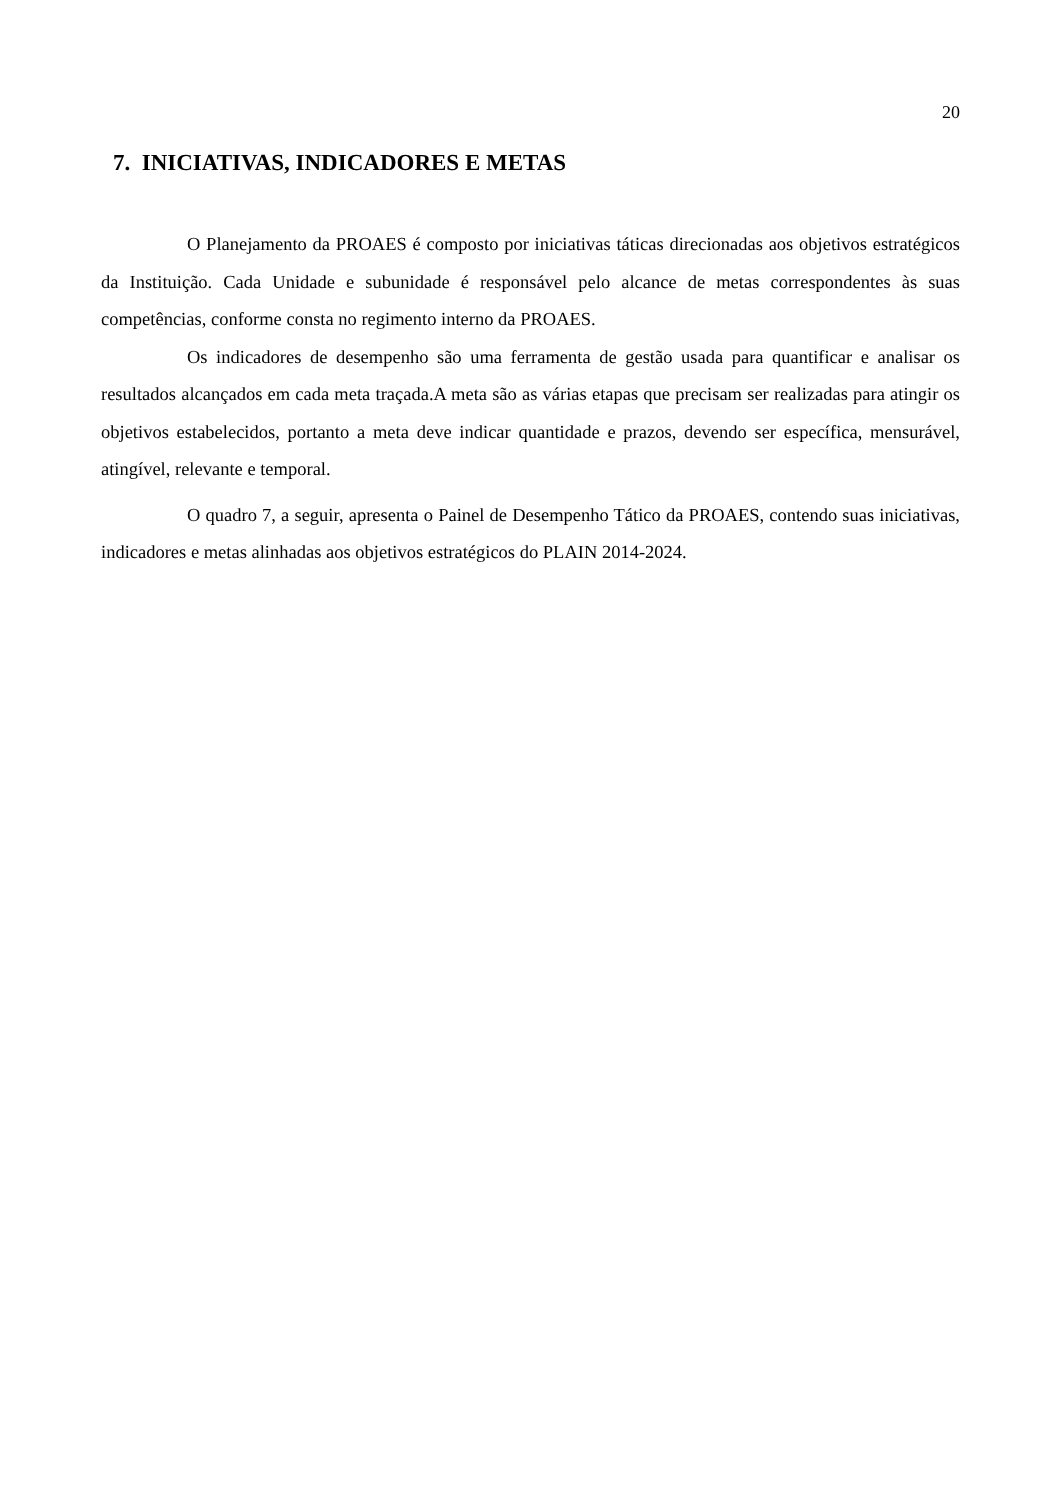20
7. INICIATIVAS, INDICADORES E METAS
O Planejamento da PROAES é composto por iniciativas táticas direcionadas aos objetivos estratégicos da Instituição. Cada Unidade e subunidade é responsável pelo alcance de metas correspondentes às suas competências, conforme consta no regimento interno da PROAES.
Os indicadores de desempenho são uma ferramenta de gestão usada para quantificar e analisar os resultados alcançados em cada meta traçada.A meta são as várias etapas que precisam ser realizadas para atingir os objetivos estabelecidos, portanto a meta deve indicar quantidade e prazos, devendo ser específica, mensurável, atingível, relevante e temporal.
O quadro 7, a seguir, apresenta o Painel de Desempenho Tático da PROAES, contendo suas iniciativas, indicadores e metas alinhadas aos objetivos estratégicos do PLAIN 2014-2024.